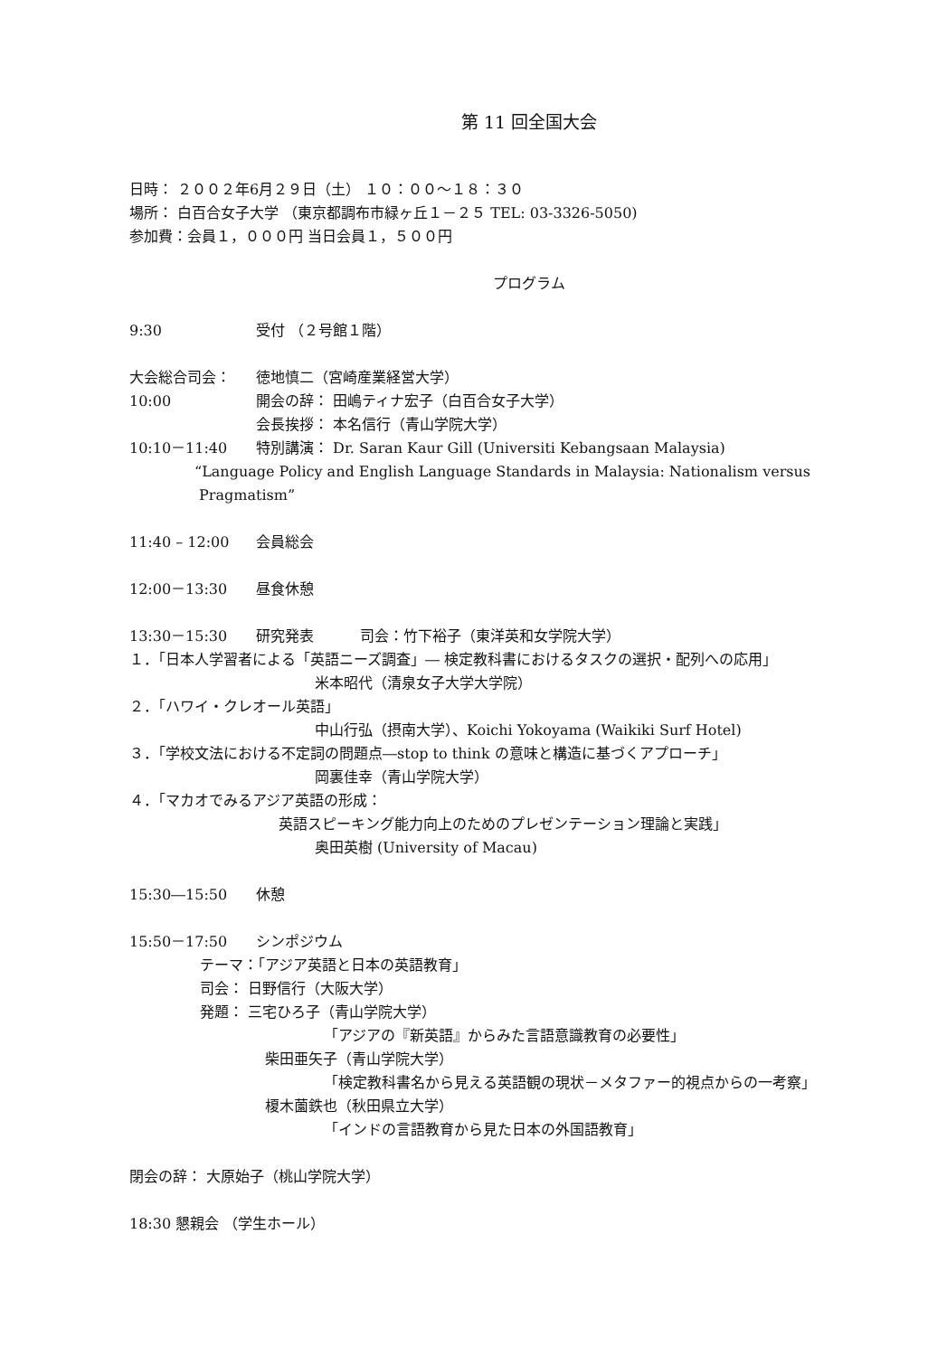第 11 回全国大会
日時： ２００２年6月２９日（土） １０：００～１８：３０
場所： 白百合女子大学 （東京都調布市緑ヶ丘１－２５ TEL: 03-3326-5050)
参加費：会員１，０００円 当日会員１，５００円
プログラム
9:30 受付 （２号館１階）
大会総合司会： 徳地慎二（宮崎産業経営大学）
10:00 開会の辞： 田嶋ティナ宏子（白百合女子大学）
会長挨拶： 本名信行（青山学院大学）
10:10－11:40 特別講演： Dr. Saran Kaur Gill (Universiti Kebangsaan Malaysia)
“Language Policy and English Language Standards in Malaysia: Nationalism versus
Pragmatism”
11:40 – 12:00 会員総会
12:00－13:30 昼食休憩
13:30－15:30 研究発表 司会：竹下裕子（東洋英和女学院大学）
１．「日本人学習者による「英語ニーズ調査」― 検定教科書におけるタスクの選択・配列への応用」
米本昭代（清泉女子大学大学院）
２．「ハワイ・クレオール英語」
中山行弘（摂南大学）、Koichi Yokoyama (Waikiki Surf Hotel)
３．「学校文法における不定詞の問題点―stop to think の意味と構造に基づくアプローチ」
岡裏佳幸（青山学院大学）
４．「マカオでみるアジア英語の形成：
英語スピーキング能力向上のためのプレゼンテーション理論と実践」
奥田英樹 (University of Macau)
15:30―15:50 休憩
15:50－17:50 シンポジウム
テーマ：「アジア英語と日本の英語教育」
司会： 日野信行（大阪大学）
発題： 三宅ひろ子（青山学院大学）
「アジアの『新英語』からみた言語意識教育の必要性」
柴田亜矢子（青山学院大学）
「検定教科書名から見える英語観の現状－メタファー的視点からの一考察」
榎木薗鉄也（秋田県立大学）
「インドの言語教育から見た日本の外国語教育」
閉会の辞： 大原始子（桃山学院大学）
18:30 懇親会 （学生ホール）